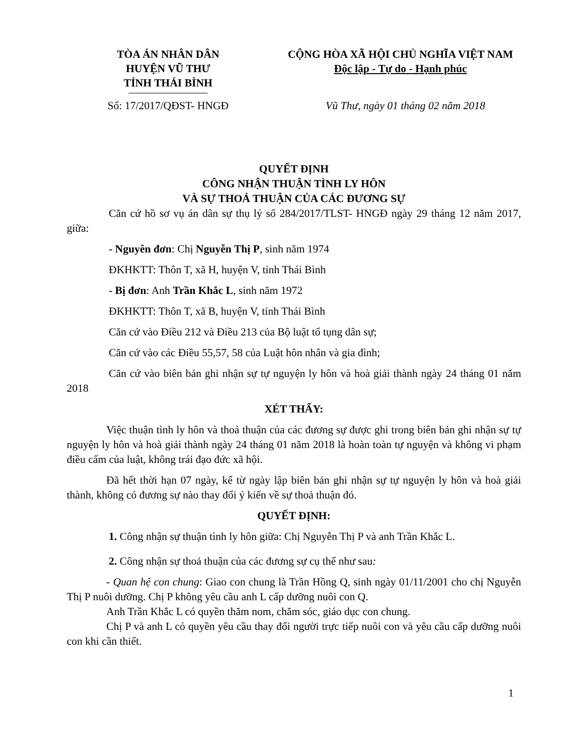TÒA ÁN NHÂN DÂN
HUYỆN VŨ THƯ
TỈNH THÁI BÌNH
CỘNG HÒA XÃ HỘI CHỦ NGHĨA VIỆT NAM
Độc lập - Tự do - Hạnh phúc
Số: 17/2017/QĐST- HNGĐ Vũ Thư, ngày 01 tháng 02 năm 2018
QUYẾT ĐỊNH
CÔNG NHẬN THUẬN TÌNH LY HÔN
VÀ SỰ THOẢ THUẬN CỦA CÁC ĐƯƠNG SỰ
Căn cứ hồ sơ vụ án dân sự thụ lý số 284/2017/TLST- HNGĐ ngày 29 tháng 12 năm 2017, giữa:
- Nguyên đơn: Chị Nguyễn Thị P, sinh năm 1974
ĐKHKTT: Thôn T, xã H, huyện V, tỉnh Thái Bình
- Bị đơn: Anh Trần Khắc L, sinh năm 1972
ĐKHKTT: Thôn T, xã B, huyện V, tỉnh Thái Bình
Căn cứ vào Điều 212 và Điều 213 của Bộ luật tố tụng dân sự;
Căn cứ vào các Điều 55,57, 58 của Luật hôn nhân và gia đình;
Căn cứ vào biên bản ghi nhận sự tự nguyện ly hôn và hoà giải thành ngày 24 tháng 01 năm 2018
XÉT THẤY:
Việc thuận tình ly hôn và thoả thuận của các đương sự được ghi trong biên bản ghi nhận sự tự nguyện ly hôn và hoà giải thành ngày 24 tháng 01 năm 2018 là hoàn toàn tự nguyện và không vi phạm điều cấm của luật, không trái đạo đức xã hội.
Đã hết thời hạn 07 ngày, kể từ ngày lập biên bản ghi nhận sự tự nguyện ly hôn và hoà giải thành, không có đương sự nào thay đổi ý kiến về sự thoả thuận đó.
QUYẾT ĐỊNH:
1. Công nhận sự thuận tình ly hôn giữa: Chị Nguyễn Thị P và anh Trần Khắc L.
2. Công nhận sự thoả thuận của các đương sự cụ thể như sau:
- Quan hệ con chung: Giao con chung là Trần Hồng Q, sinh ngày 01/11/2001 cho chị Nguyễn Thị P nuôi dưỡng. Chị P không yêu cầu anh L cấp dưỡng nuôi con Q.
Anh Trần Khắc L có quyền thăm nom, chăm sóc, giáo dục con chung.
Chị P và anh L có quyền yêu cầu thay đổi người trực tiếp nuôi con và yêu cầu cấp dưỡng nuôi con khi cần thiết.
1